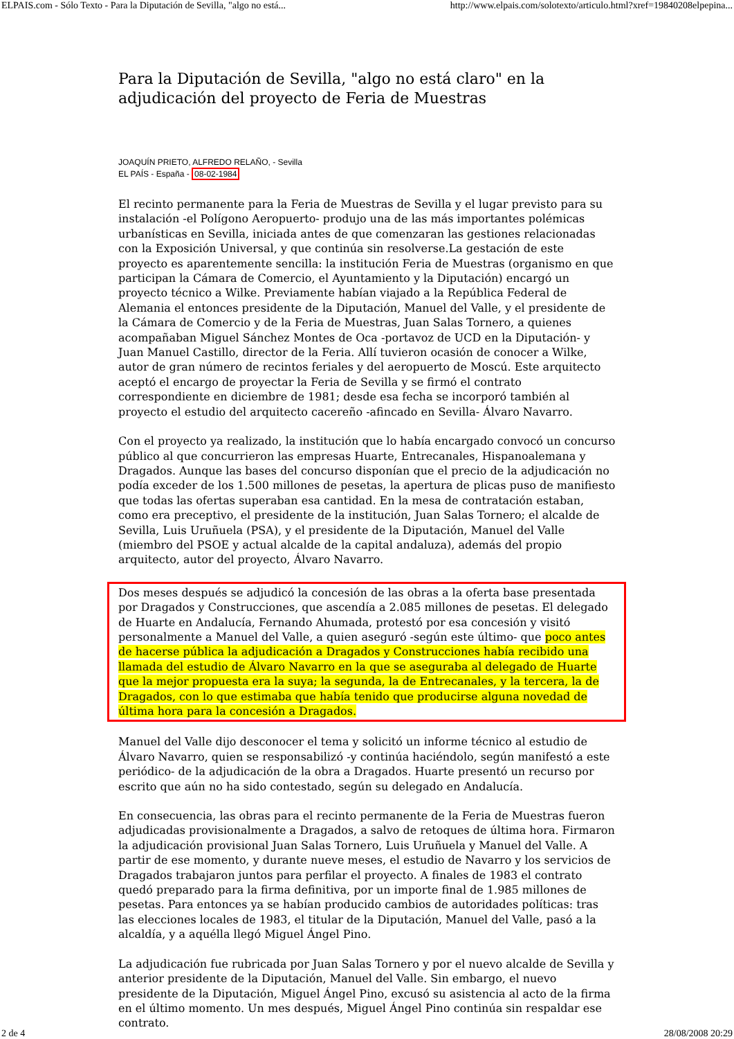ELPAIS.com - Sólo Texto - Para la Diputación de Sevilla, "algo no está... http://www.elpais.com/solotexto/articulo.html?xref=19840208elpepina...
Para la Diputación de Sevilla, "algo no está claro" en la adjudicación del proyecto de Feria de Muestras
JOAQUÍN PRIETO, ALFREDO RELAÑO, - Sevilla
EL PAÍS - España - 08-02-1984
El recinto permanente para la Feria de Muestras de Sevilla y el lugar previsto para su instalación -el Polígono Aeropuerto- produjo una de las más importantes polémicas urbanísticas en Sevilla, iniciada antes de que comenzaran las gestiones relacionadas con la Exposición Universal, y que continúa sin resolverse.La gestación de este proyecto es aparentemente sencilla: la institución Feria de Muestras (organismo en que participan la Cámara de Comercio, el Ayuntamiento y la Diputación) encargó un proyecto técnico a Wilke. Previamente habían viajado a la República Federal de Alemania el entonces presidente de la Diputación, Manuel del Valle, y el presidente de la Cámara de Comercio y de la Feria de Muestras, Juan Salas Tornero, a quienes acompañaban Miguel Sánchez Montes de Oca -portavoz de UCD en la Diputación- y Juan Manuel Castillo, director de la Feria. Allí tuvieron ocasión de conocer a Wilke, autor de gran número de recintos feriales y del aeropuerto de Moscú. Este arquitecto aceptó el encargo de proyectar la Feria de Sevilla y se firmó el contrato correspondiente en diciembre de 1981; desde esa fecha se incorporó también al proyecto el estudio del arquitecto cacereño -afincado en Sevilla- Álvaro Navarro.
Con el proyecto ya realizado, la institución que lo había encargado convocó un concurso público al que concurrieron las empresas Huarte, Entrecanales, Hispanoalemana y Dragados. Aunque las bases del concurso disponían que el precio de la adjudicación no podía exceder de los 1.500 millones de pesetas, la apertura de plicas puso de manifiesto que todas las ofertas superaban esa cantidad. En la mesa de contratación estaban, como era preceptivo, el presidente de la institución, Juan Salas Tornero; el alcalde de Sevilla, Luis Uruñuela (PSA), y el presidente de la Diputación, Manuel del Valle (miembro del PSOE y actual alcalde de la capital andaluza), además del propio arquitecto, autor del proyecto, Álvaro Navarro.
Dos meses después se adjudicó la concesión de las obras a la oferta base presentada por Dragados y Construcciones, que ascendía a 2.085 millones de pesetas. El delegado de Huarte en Andalucía, Fernando Ahumada, protestó por esa concesión y visitó personalmente a Manuel del Valle, a quien aseguró -según este último- que poco antes de hacerse pública la adjudicación a Dragados y Construcciones había recibido una llamada del estudio de Álvaro Navarro en la que se aseguraba al delegado de Huarte que la mejor propuesta era la suya; la segunda, la de Entrecanales, y la tercera, la de Dragados, con lo que estimaba que había tenido que producirse alguna novedad de última hora para la concesión a Dragados.
Manuel del Valle dijo desconocer el tema y solicitó un informe técnico al estudio de Álvaro Navarro, quien se responsabilizó -y continúa haciéndolo, según manifestó a este periódico- de la adjudicación de la obra a Dragados. Huarte presentó un recurso por escrito que aún no ha sido contestado, según su delegado en Andalucía.
En consecuencia, las obras para el recinto permanente de la Feria de Muestras fueron adjudicadas provisionalmente a Dragados, a salvo de retoques de última hora. Firmaron la adjudicación provisional Juan Salas Tornero, Luis Uruñuela y Manuel del Valle. A partir de ese momento, y durante nueve meses, el estudio de Navarro y los servicios de Dragados trabajaron juntos para perfilar el proyecto. A finales de 1983 el contrato quedó preparado para la firma definitiva, por un importe final de 1.985 millones de pesetas. Para entonces ya se habían producido cambios de autoridades políticas: tras las elecciones locales de 1983, el titular de la Diputación, Manuel del Valle, pasó a la alcaldía, y a aquélla llegó Miguel Ángel Pino.
La adjudicación fue rubricada por Juan Salas Tornero y por el nuevo alcalde de Sevilla y anterior presidente de la Diputación, Manuel del Valle. Sin embargo, el nuevo presidente de la Diputación, Miguel Ángel Pino, excusó su asistencia al acto de la firma en el último momento. Un mes después, Miguel Ángel Pino continúa sin respaldar ese contrato.
2 de 4 28/08/2008 20:29